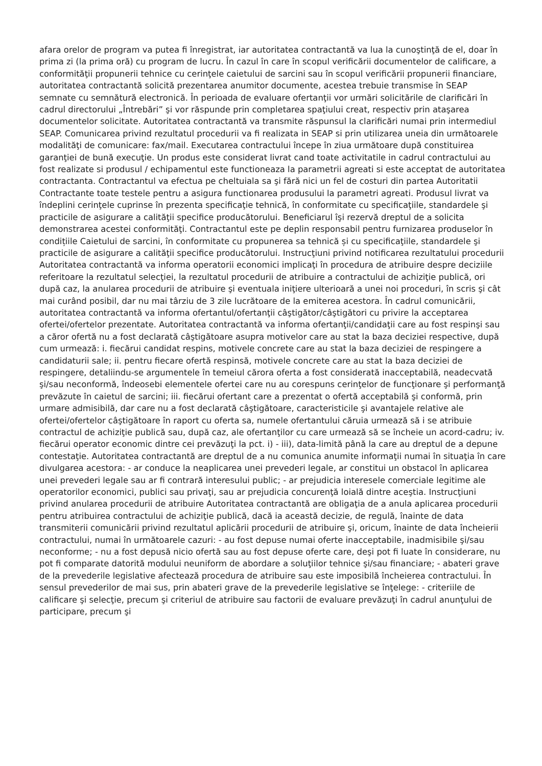afara orelor de program va putea fi înregistrat, iar autoritatea contractantă va lua la cunoştinţă de el, doar în prima zi (la prima oră) cu program de lucru. În cazul în care în scopul verificării documentelor de calificare, a conformităţii propunerii tehnice cu cerinţele caietului de sarcini sau în scopul verificării propunerii financiare, autoritatea contractantă solicită prezentarea anumitor documente, acestea trebuie transmise în SEAP semnate cu semnătură electronică. În perioada de evaluare ofertanţii vor urmări solicitările de clarificări în cadrul directorului „Întrebări” şi vor răspunde prin completarea spaţiului creat, respectiv prin ataşarea documentelor solicitate. Autoritatea contractantă va transmite răspunsul la clarificări numai prin intermediul SEAP. Comunicarea privind rezultatul procedurii va fi realizata in SEAP si prin utilizarea uneia din următoarele modalităţi de comunicare: fax/mail. Executarea contractului începe în ziua următoare după constituirea garanţiei de bună execuţie. Un produs este considerat livrat cand toate activitatile in cadrul contractului au fost realizate si produsul / echipamentul este functioneaza la parametrii agreati si este acceptat de autoritatea contractanta. Contractantul va efectua pe cheltuiala sa şi fără nici un fel de costuri din partea Autoritatii Contractante toate testele pentru a asigura functionarea produsului la parametri agreati. Produsul livrat va îndeplini cerinţele cuprinse în prezenta specificaţie tehnică, în conformitate cu specificaţiile, standardele şi practicile de asigurare a calităţii specifice producătorului. Beneficiarul îşi rezervă dreptul de a solicita demonstrarea acestei conformităţi. Contractantul este pe deplin responsabil pentru furnizarea produselor în condițiile Caietului de sarcini, în conformitate cu propunerea sa tehnică și cu specificaţiile, standardele şi practicile de asigurare a calităţii specifice producătorului. Instrucţiuni privind notificarea rezultatului procedurii Autoritatea contractantă va informa operatorii economici implicaţi în procedura de atribuire despre deciziile referitoare la rezultatul selecţiei, la rezultatul procedurii de atribuire a contractului de achiziţie publică, ori după caz, la anularea procedurii de atribuire şi eventuala iniţiere ulterioară a unei noi proceduri, în scris şi cât mai curând posibil, dar nu mai târziu de 3 zile lucrătoare de la emiterea acestora. În cadrul comunicării, autoritatea contractantă va informa ofertantul/ofertanţii câştigător/câştigători cu privire la acceptarea ofertei/ofertelor prezentate. Autoritatea contractantă va informa ofertanţii/candidaţii care au fost respinşi sau a căror ofertă nu a fost declarată câştigătoare asupra motivelor care au stat la baza deciziei respective, după cum urmează: i. fiecărui candidat respins, motivele concrete care au stat la baza deciziei de respingere a candidaturii sale; ii. pentru fiecare ofertă respinsă, motivele concrete care au stat la baza deciziei de respingere, detaliindu-se argumentele în temeiul cărora oferta a fost considerată inacceptabilă, neadecvată şi/sau neconformă, îndeosebi elementele ofertei care nu au corespuns cerinţelor de funcţionare şi performanţă prevăzute în caietul de sarcini; iii. fiecărui ofertant care a prezentat o ofertă acceptabilă şi conformă, prin urmare admisibilă, dar care nu a fost declarată câştigătoare, caracteristicile şi avantajele relative ale ofertei/ofertelor câştigătoare în raport cu oferta sa, numele ofertantului căruia urmează să i se atribuie contractul de achiziţie publică sau, după caz, ale ofertanţilor cu care urmează să se încheie un acord-cadru; iv. fiecărui operator economic dintre cei prevăzuţi la pct. i) - iii), data-limită până la care au dreptul de a depune contestaţie. Autoritatea contractantă are dreptul de a nu comunica anumite informaţii numai în situaţia în care divulgarea acestora: - ar conduce la neaplicarea unei prevederi legale, ar constitui un obstacol în aplicarea unei prevederi legale sau ar fi contrară interesului public; - ar prejudicia interesele comerciale legitime ale operatorilor economici, publici sau privaţi, sau ar prejudicia concurenţă loială dintre aceştia. Instrucţiuni privind anularea procedurii de atribuire Autoritatea contractantă are obligaţia de a anula aplicarea procedurii pentru atribuirea contractului de achiziţie publică, dacă ia această decizie, de regulă, înainte de data transmiterii comunicării privind rezultatul aplicării procedurii de atribuire şi, oricum, înainte de data încheierii contractului, numai în următoarele cazuri: - au fost depuse numai oferte inacceptabile, inadmisibile şi/sau neconforme; - nu a fost depusă nicio ofertă sau au fost depuse oferte care, deşi pot fi luate în considerare, nu pot fi comparate datorită modului neuniform de abordare a soluţiilor tehnice şi/sau financiare; - abateri grave de la prevederile legislative afectează procedura de atribuire sau este imposibilă încheierea contractului. În sensul prevederilor de mai sus, prin abateri grave de la prevederile legislative se înţelege: - criteriile de calificare şi selecţie, precum şi criteriul de atribuire sau factorii de evaluare prevăzuţi în cadrul anunţului de participare, precum şi